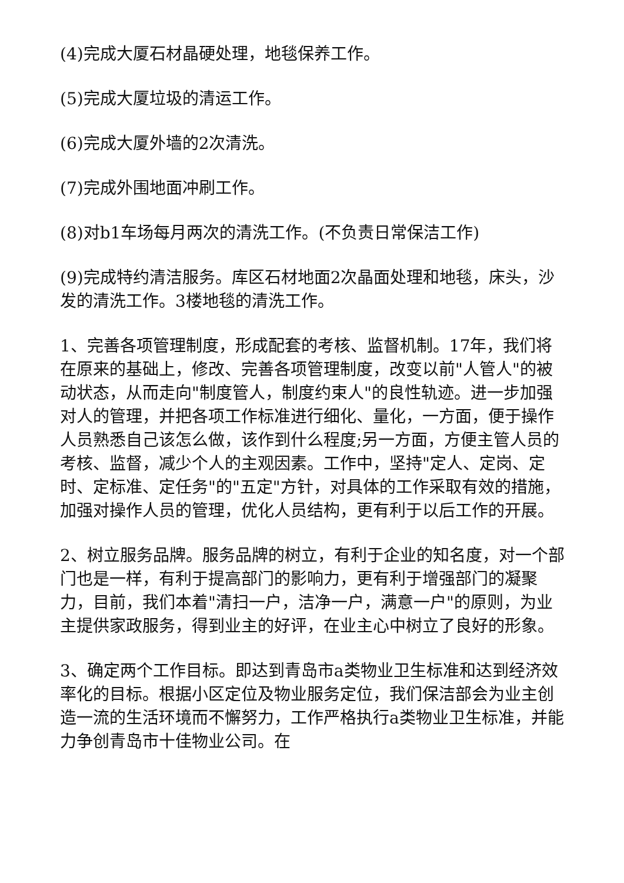(4)完成大厦石材晶硬处理，地毯保养工作。
(5)完成大厦垃圾的清运工作。
(6)完成大厦外墙的2次清洗。
(7)完成外围地面冲刷工作。
(8)对b1车场每月两次的清洗工作。(不负责日常保洁工作)
(9)完成特约清洁服务。库区石材地面2次晶面处理和地毯，床头，沙发的清洗工作。3楼地毯的清洗工作。
1、完善各项管理制度，形成配套的考核、监督机制。17年，我们将在原来的基础上，修改、完善各项管理制度，改变以前"人管人"的被动状态，从而走向"制度管人，制度约束人"的良性轨迹。进一步加强对人的管理，并把各项工作标准进行细化、量化，一方面，便于操作人员熟悉自己该怎么做，该作到什么程度;另一方面，方便主管人员的考核、监督，减少个人的主观因素。工作中，坚持"定人、定岗、定时、定标准、定任务"的"五定"方针，对具体的工作采取有效的措施，加强对操作人员的管理，优化人员结构，更有利于以后工作的开展。
2、树立服务品牌。服务品牌的树立，有利于企业的知名度，对一个部门也是一样，有利于提高部门的影响力，更有利于增强部门的凝聚力，目前，我们本着"清扫一户，洁净一户，满意一户"的原则，为业主提供家政服务，得到业主的好评，在业主心中树立了良好的形象。
3、确定两个工作目标。即达到青岛市a类物业卫生标准和达到经济效率化的目标。根据小区定位及物业服务定位，我们保洁部会为业主创造一流的生活环境而不懈努力，工作严格执行a类物业卫生标准，并能力争创青岛市十佳物业公司。在